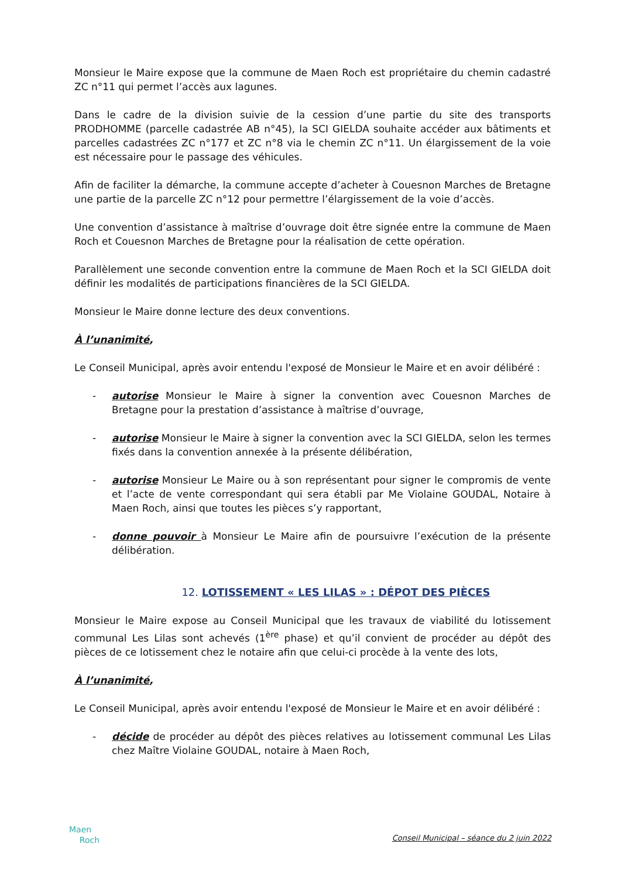Monsieur le Maire expose que la commune de Maen Roch est propriétaire du chemin cadastré ZC n°11 qui permet l’accès aux lagunes.
Dans le cadre de la division suivie de la cession d’une partie du site des transports PRODHOMME (parcelle cadastrée AB n°45), la SCI GIELDA souhaite accéder aux bâtiments et parcelles cadastrées ZC n°177 et ZC n°8 via le chemin ZC n°11. Un élargissement de la voie est nécessaire pour le passage des véhicules.
Afin de faciliter la démarche, la commune accepte d’acheter à Couesnon Marches de Bretagne une partie de la parcelle ZC n°12 pour permettre l’élargissement de la voie d’accès.
Une convention d’assistance à maîtrise d’ouvrage doit être signée entre la commune de Maen Roch et Couesnon Marches de Bretagne pour la réalisation de cette opération.
Parallèlement une seconde convention entre la commune de Maen Roch et la SCI GIELDA doit définir les modalités de participations financières de la SCI GIELDA.
Monsieur le Maire donne lecture des deux conventions.
À l’unanimité,
Le Conseil Municipal, après avoir entendu l'exposé de Monsieur le Maire et en avoir délibéré :
- autorise Monsieur le Maire à signer la convention avec Couesnon Marches de Bretagne pour la prestation d’assistance à maîtrise d’ouvrage,
- autorise Monsieur le Maire à signer la convention avec la SCI GIELDA, selon les termes fixés dans la convention annexée à la présente délibération,
- autorise Monsieur Le Maire ou à son représentant pour signer le compromis de vente et l’acte de vente correspondant qui sera établi par Me Violaine GOUDAL, Notaire à Maen Roch, ainsi que toutes les pièces s’y rapportant,
- donne pouvoir à Monsieur Le Maire afin de poursuivre l’exécution de la présente délibération.
12. LOTISSEMENT « LES LILAS » : DÉPOT DES PIÈCES
Monsieur le Maire expose au Conseil Municipal que les travaux de viabilité du lotissement communal Les Lilas sont achevés (1<sup>ère</sup> phase) et qu’il convient de procéder au dépôt des pièces de ce lotissement chez le notaire afin que celui-ci procède à la vente des lots,
À l’unanimité,
Le Conseil Municipal, après avoir entendu l'exposé de Monsieur le Maire et en avoir délibéré :
- décide de procéder au dépôt des pièces relatives au lotissement communal Les Lilas chez Maître Violaine GOUDAL, notaire à Maen Roch,
Maen
Roch
Conseil Municipal – séance du 2 juin 2022